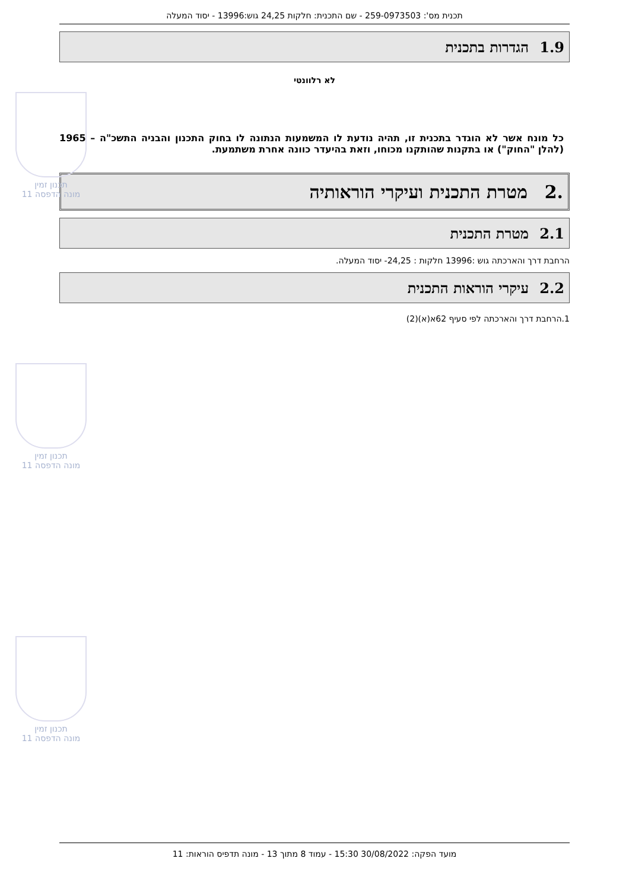תכנית מס': 259-0973503 - שם התכנית: חלקות 24,25 גוש:13996 - יסוד המעלה
1.9 הגדרות בתכנית
לא רלוונטי
כל מונח אשר לא הוגדר בתכנית זו, תהיה נודעת לו המשמעות הנתונה לו בחוק התכנון והבניה התשכ"ה – 1965 (להלן "החוק") או בתקנות שהותקנו מכוחו, וזאת בהיעדר כוונה אחרת משתמעת.
.2 מטרת התכנית ועיקרי הוראותיה
2.1 מטרת התכנית
הרחבת דרך והארכתה גוש :13996 חלקות : 24,25- יסוד המעלה.
2.2 עיקרי הוראות התכנית
1.הרחבת דרך והארכתה לפי סעיף 62א(א)(2)
תכנון זמין
מונה הדפסה 11
תכנון זמין
מונה הדפסה 11
תכנון זמין
מונה הדפסה 11
מועד הפקה: 30/08/2022 15:30 - עמוד 8 מתוך 13 - מונה תדפיס הוראות: 11